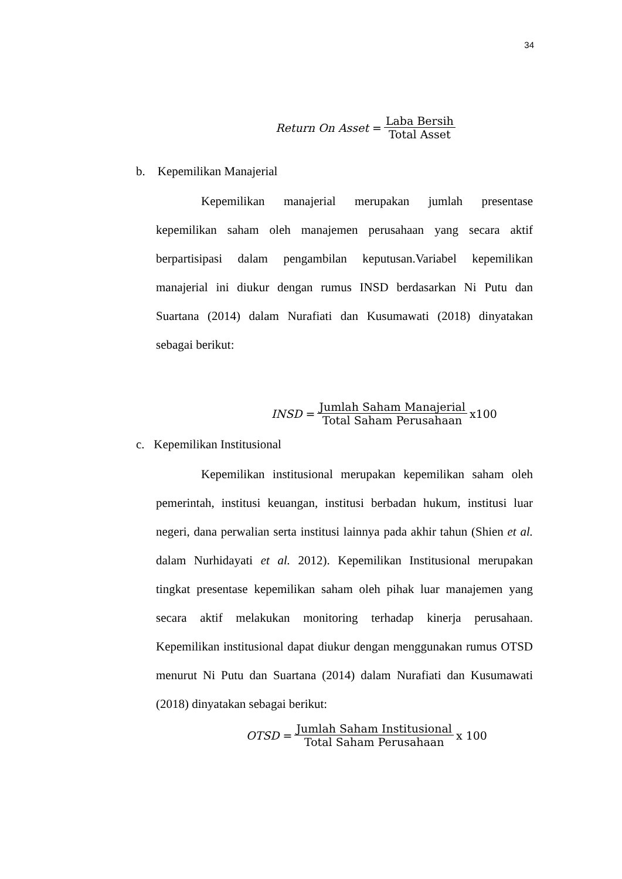34
Return On Asset = Laba Bersih Total Asset
b. Kepemilikan Manajerial
Kepemilikan manajerial merupakan jumlah presentase kepemilikan saham oleh manajemen perusahaan yang secara aktif berpartisipasi dalam pengambilan keputusan.Variabel kepemilikan manajerial ini diukur dengan rumus INSD berdasarkan Ni Putu dan Suartana (2014) dalam Nurafiati dan Kusumawati (2018) dinyatakan sebagai berikut:
INSD = Jumlah Saham Manajerial Total Saham Perusahaan x100
c. Kepemilikan Institusional
Kepemilikan institusional merupakan kepemilikan saham oleh pemerintah, institusi keuangan, institusi berbadan hukum, institusi luar negeri, dana perwalian serta institusi lainnya pada akhir tahun (Shien et al. dalam Nurhidayati et al. 2012). Kepemilikan Institusional merupakan tingkat presentase kepemilikan saham oleh pihak luar manajemen yang secara aktif melakukan monitoring terhadap kinerja perusahaan. Kepemilikan institusional dapat diukur dengan menggunakan rumus OTSD menurut Ni Putu dan Suartana (2014) dalam Nurafiati dan Kusumawati (2018) dinyatakan sebagai berikut:
OTSD = Jumlah Saham Institusional Total Saham Perusahaan x 100